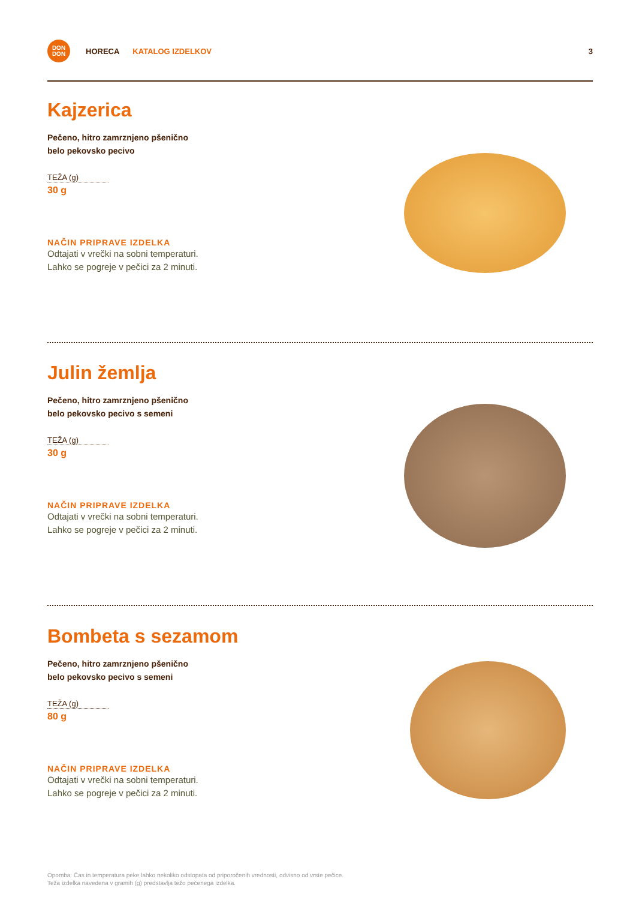DON
DON
HORECA KATALOG IZDELKOV 3
Kajzerica
Pečeno, hitro zamrznjeno pšenično
belo pekovsko pecivo
TEŽA (g)
30 g
NAČIN PRIPRAVE IZDELKA
Odtajati v vrečki na sobni temperaturi.
Lahko se pogreje v pečici za 2 minuti.
Julin žemlja
Pečeno, hitro zamrznjeno pšenično
belo pekovsko pecivo s semeni
TEŽA (g)
30 g
NAČIN PRIPRAVE IZDELKA
Odtajati v vrečki na sobni temperaturi.
Lahko se pogreje v pečici za 2 minuti.
Bombeta s sezamom
Pečeno, hitro zamrznjeno pšenično
belo pekovsko pecivo s semeni
TEŽA (g)
80 g
NAČIN PRIPRAVE IZDELKA
Odtajati v vrečki na sobni temperaturi.
Lahko se pogreje v pečici za 2 minuti.
Opomba: Čas in temperatura peke lahko nekoliko odstopata od priporočenih vrednosti, odvisno od vrste pečice.
Teža izdelka navedena v gramih (g) predstavlja težo pečenega izdelka.